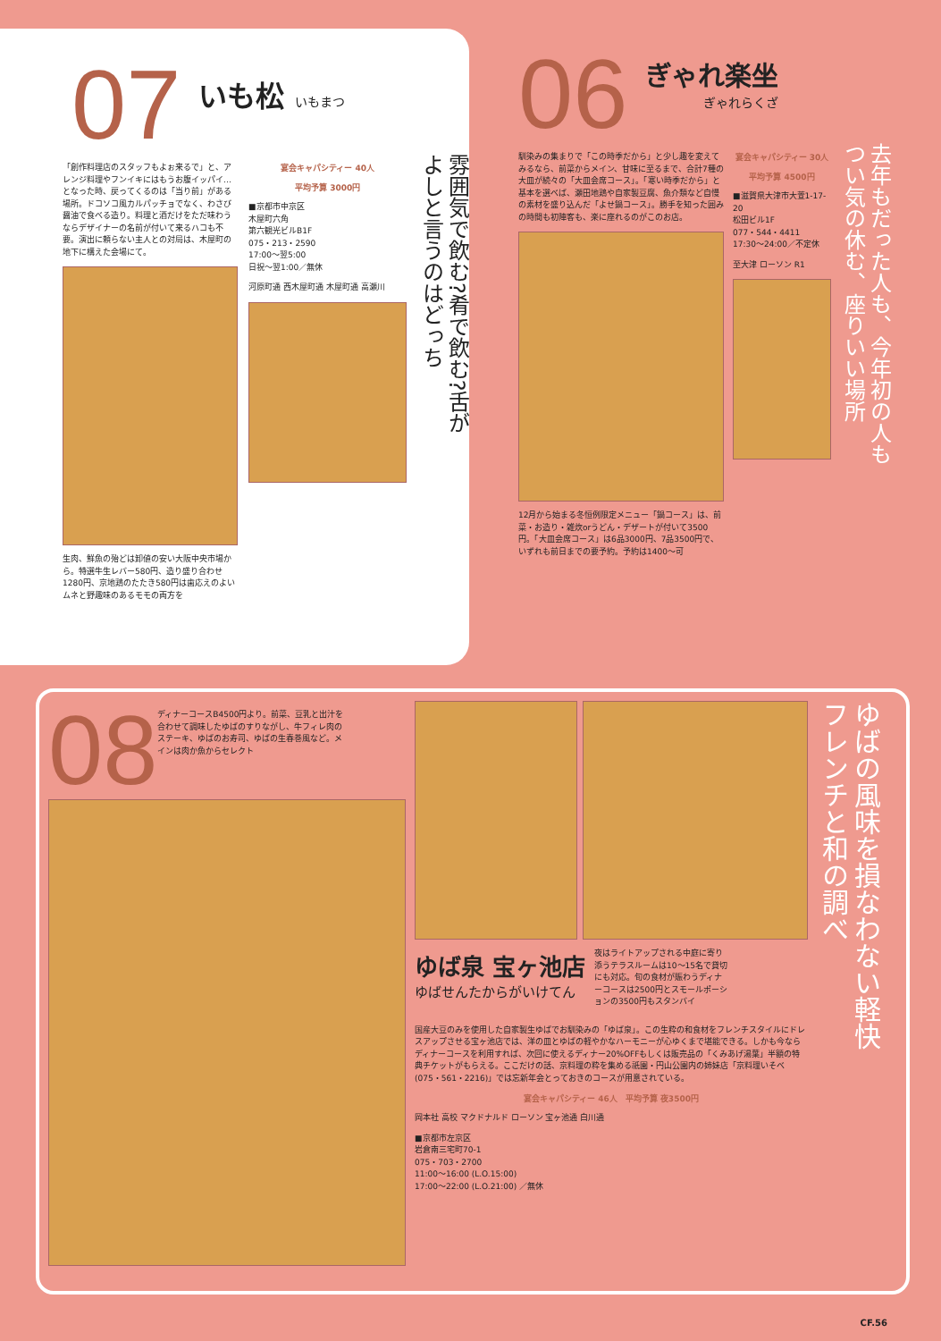07
いも松 いもまつ
「創作料理店のスタッフもよぉ来るで」と、アレンジ料理やフンイキにはもうお腹イッパイ…となった時、戻ってくるのは「当り前」がある場所。ドコソコ風カルパッチョでなく、わさび醤油で食べる造り。料理と酒だけをただ味わうならデザイナーの名前が付いて来るハコも不要。演出に頼らない主人との対局は、木屋町の地下に構えた会場にて。
生肉、鮮魚の殆どは卸値の安い大阪中央市場から。特選牛生レバー580円、造り盛り合わせ1280円、京地鶏のたたき580円は歯応えのよいムネと野趣味のあるモモの両方を
宴会キャパシティー 40人
平均予算 3000円
■京都市中京区
木屋町六角
第六観光ビルB1F
075・213・2590
17:00～翌5:00
日祝～翌1:00／無休
河原町通 西木屋町通 木屋町通 高瀬川
雰囲気で飲む?肴で飲む?舌がよしと言うのはどっち
06
ぎゃれ楽坐
ぎゃれらくざ
馴染みの集まりで「この時季だから」と少し趣を変えてみるなら、前菜からメイン、甘味に至るまで、合計7種の大皿が続々の「大皿会席コース」。「寒い時季だから」と基本を選べば、瀬田地鶏や自家製豆腐、魚介類など自慢の素材を盛り込んだ「よせ鍋コース」。勝手を知った囲みの時間も初陣客も、楽に座れるのがこのお店。
12月から始まる冬恒例限定メニュー「鍋コース」は、前菜・お造り・雑炊orうどん・デザートが付いて3500円。「大皿会席コース」は6品3000円、7品3500円で、いずれも前日までの要予約。予約は1400～可
宴会キャパシティー 30人
平均予算 4500円
■滋賀県大津市大萱1-17-20
松田ビル1F
077・544・4411
17:30～24:00／不定休
至大津 ローソン R1
去年もだった人も、今年初の人もつい気の休む、座りいい場所
08
ディナーコースB4500円より。前菜、豆乳と出汁を合わせて調味したゆばのすりながし、牛フィレ肉のステーキ、ゆばのお寿司、ゆばの生春巻風など。メインは肉か魚からセレクト
ゆば泉 宝ヶ池店
ゆばせんたからがいけてん
夜はライトアップされる中庭に寄り添うテラスルームは10～15名で貸切にも対応。旬の食材が賑わうディナーコースは2500円とスモールポーションの3500円もスタンバイ
国産大豆のみを使用した自家製生ゆばでお馴染みの「ゆば泉」。この生粋の和食材をフレンチスタイルにドレスアップさせる宝ヶ池店では、洋の皿とゆばの軽やかなハーモニーが心ゆくまで堪能できる。しかも今ならディナーコースを利用すれば、次回に使えるディナー20%OFFもしくは販売品の「くみあげ湯葉」半額の特典チケットがもらえる。ここだけの話、京料理の粋を集める祇園・円山公園内の姉妹店「京料理いそべ(075・561・2216)」では忘新年会とっておきのコースが用意されている。
宴会キャパシティー 46人　平均予算 夜3500円
岡本社 高校 マクドナルド ローソン 宝ヶ池通 白川通
■京都市左京区
岩倉南三宅町70-1
075・703・2700
11:00～16:00 (L.O.15:00)
17:00～22:00 (L.O.21:00) ／無休
ゆばの風味を損なわない軽快フレンチと和の調べ
CF.56